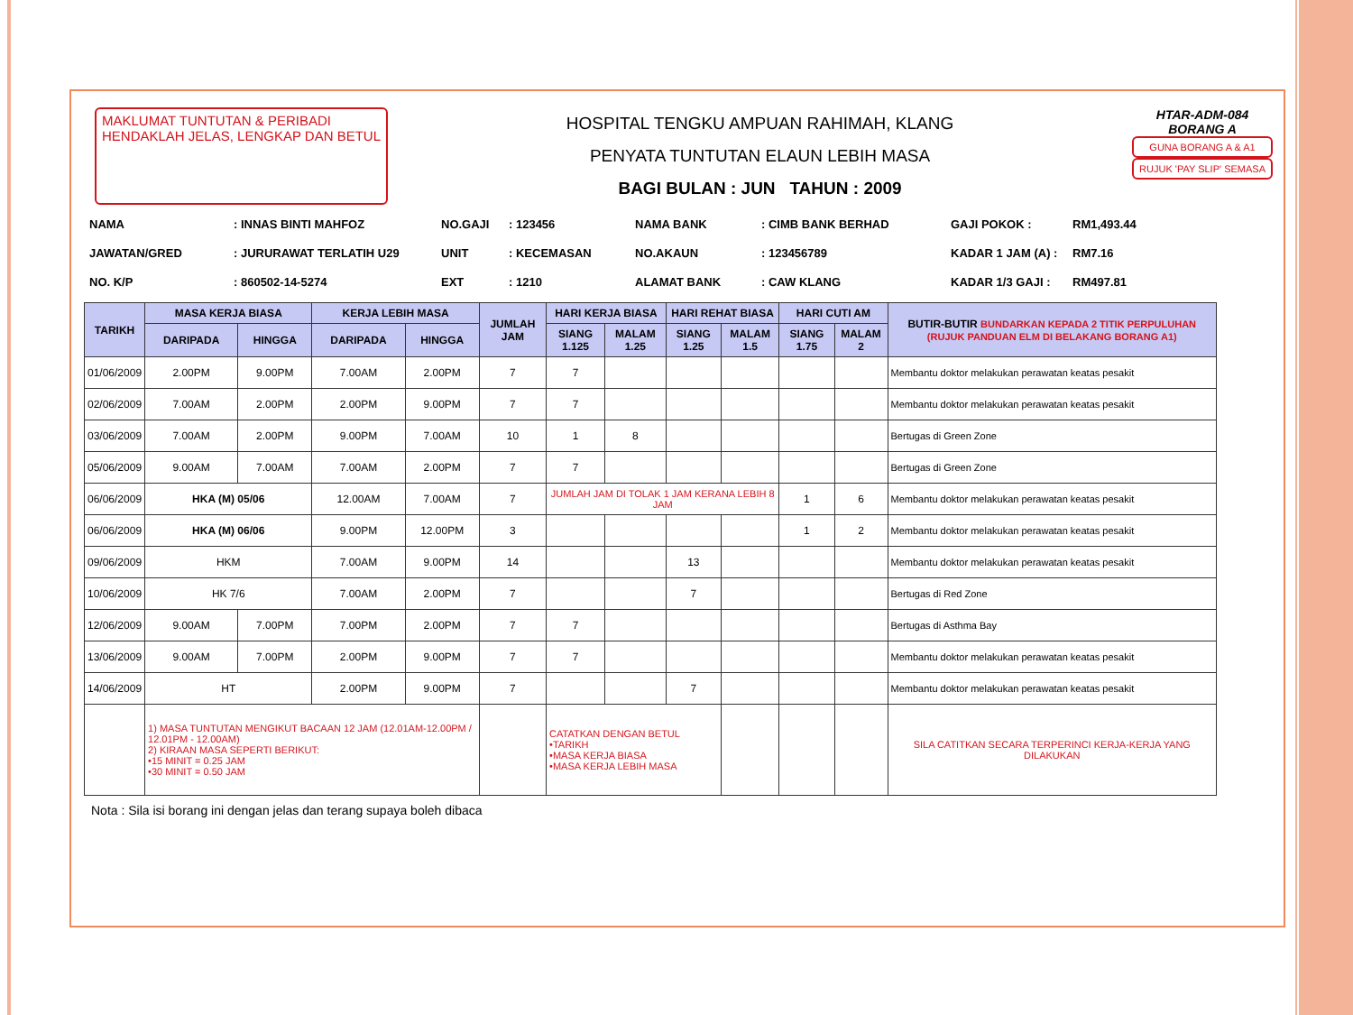MAKLUMAT TUNTUTAN & PERIBADI
HENDAKLAH JELAS, LENGKAP DAN BETUL
HOSPITAL TENGKU AMPUAN RAHIMAH, KLANG
PENYATA TUNTUTAN ELAUN LEBIH MASA
BAGI BULAN : JUN TAHUN : 2009
HTAR-ADM-084
BORANG A
GUNA BORANG A & A1
RUJUK 'PAY SLIP' SEMASA
NAMA: INNAS BINTI MAHFOZ NO.GAJI: 123456 NAMA BANK: CIMB BANK BERHAD GAJI POKOK : RM1,493.44 JAWATAN/GRED: JURURAWAT TERLATIH U29 UNIT: KECEMASAN NO.AKAUN: 123456789 KADAR 1 JAM (A) : RM7.16 NO. K/P: 860502-14-5274 EXT: 1210 ALAMAT BANK: CAW KLANG KADAR 1/3 GAJI : RM497.81
| TARIKH | MASA KERJA BIASA | | KERJA LEBIH MASA | | JUMLAH JAM | HARI KERJA BIASA | | HARI REHAT BIASA | | HARI CUTI AM | | BUTIR-BUTIR BUNDARKAN KEPADA 2 TITIK PERPULUHAN (RUJUK PANDUAN ELM DI BELAKANG BORANG A1) |
| --- | --- | --- | --- | --- | --- | --- | --- | --- | --- | --- | --- | --- |
| | DARIPADA | HINGGA | DARIPADA | HINGGA | | SIANG 1.125 | MALAM 1.25 | SIANG 1.25 | MALAM 1.5 | SIANG 1.75 | MALAM 2 | |
| 01/06/2009 | 2.00PM | 9.00PM | 7.00AM | 2.00PM | 7 | 7 | | | | | | Membantu doktor melakukan perawatan keatas pesakit |
| 02/06/2009 | 7.00AM | 2.00PM | 2.00PM | 9.00PM | 7 | 7 | | | | | | Membantu doktor melakukan perawatan keatas pesakit |
| 03/06/2009 | 7.00AM | 2.00PM | 9.00PM | 7.00AM | 10 | 1 | 8 | | | | | Bertugas di Green Zone |
| 05/06/2009 | 9.00AM | 7.00AM | 7.00AM | 2.00PM | 7 | 7 | | | | | | Bertugas di Green Zone |
| 06/06/2009 | HKA (M) 05/06 | | 12.00AM | 7.00AM | 7 | JUMLAH JAM DI TOLAK 1 JAM KERANA LEBIH 8 JAM | | | | 1 | 6 | Membantu doktor melakukan perawatan keatas pesakit |
| 06/06/2009 | HKA (M) 06/06 | | 9.00PM | 12.00PM | 3 | | | | | 1 | 2 | Membantu doktor melakukan perawatan keatas pesakit |
| 09/06/2009 | HKM | | 7.00AM | 9.00PM | 14 | | | 13 | | | | Membantu doktor melakukan perawatan keatas pesakit |
| 10/06/2009 | HK 7/6 | | 7.00AM | 2.00PM | 7 | | | 7 | | | | Bertugas di Red Zone |
| 12/06/2009 | 9.00AM | 7.00PM | 7.00PM | 2.00PM | 7 | 7 | | | | | | Bertugas di Asthma Bay |
| 13/06/2009 | 9.00AM | 7.00PM | 2.00PM | 9.00PM | 7 | 7 | | | | | | Membantu doktor melakukan perawatan keatas pesakit |
| 14/06/2009 | HT | | 2.00PM | 9.00PM | 7 | | | 7 | | | | Membantu doktor melakukan perawatan keatas pesakit |
| | 1) MASA TUNTUTAN MENGIKUT BACAAN 12 JAM (12.01AM-12.00PM / 12.01PM - 12.00AM) 2) KIRAAN MASA SEPERTI BERIKUT: •15 MINIT = 0.25 JAM •30 MINIT = 0.50 JAM | | | | | CATATKAN DENGAN BETUL •TARIKH •MASA KERJA BIASA •MASA KERJA LEBIH MASA | | | | | | SILA CATITKAN SECARA TERPERINCI KERJA-KERJA YANG DILAKUKAN |
Nota : Sila isi borang ini dengan jelas dan terang supaya boleh dibaca